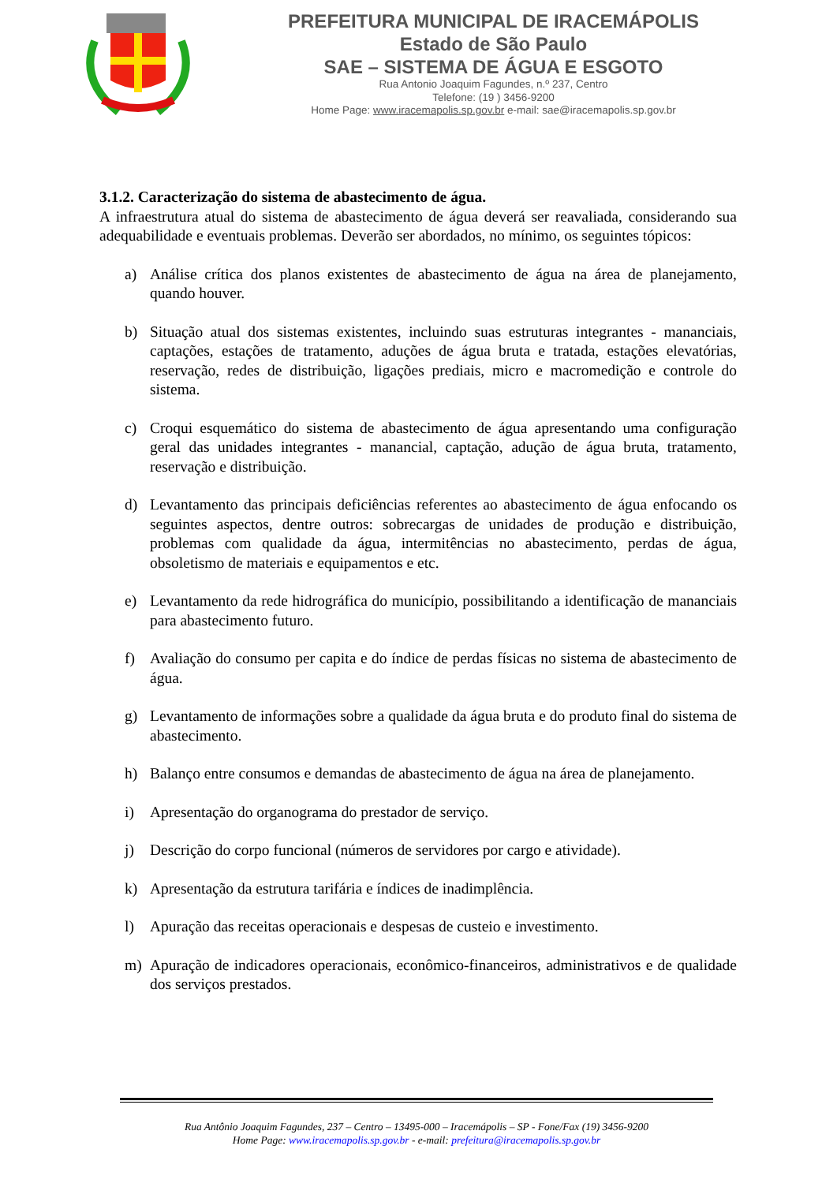PREFEITURA MUNICIPAL DE IRACEMÁPOLIS
Estado de São Paulo
SAE – SISTEMA DE ÁGUA E ESGOTO
Rua Antonio Joaquim Fagundes, n.º 237, Centro
Telefone: (19 ) 3456-9200
Home Page: www.iracemapolis.sp.gov.br e-mail: sae@iracemapolis.sp.gov.br
3.1.2. Caracterização do sistema de abastecimento de água.
A infraestrutura atual do sistema de abastecimento de água deverá ser reavaliada, considerando sua adequabilidade e eventuais problemas. Deverão ser abordados, no mínimo, os seguintes tópicos:
a) Análise crítica dos planos existentes de abastecimento de água na área de planejamento, quando houver.
b) Situação atual dos sistemas existentes, incluindo suas estruturas integrantes - mananciais, captações, estações de tratamento, aduções de água bruta e tratada, estações elevatórias, reservação, redes de distribuição, ligações prediais, micro e macromedição e controle do sistema.
c) Croqui esquemático do sistema de abastecimento de água apresentando uma configuração geral das unidades integrantes - manancial, captação, adução de água bruta, tratamento, reservação e distribuição.
d) Levantamento das principais deficiências referentes ao abastecimento de água enfocando os seguintes aspectos, dentre outros: sobrecargas de unidades de produção e distribuição, problemas com qualidade da água, intermitências no abastecimento, perdas de água, obsoletismo de materiais e equipamentos e etc.
e) Levantamento da rede hidrográfica do município, possibilitando a identificação de mananciais para abastecimento futuro.
f) Avaliação do consumo per capita e do índice de perdas físicas no sistema de abastecimento de água.
g) Levantamento de informações sobre a qualidade da água bruta e do produto final do sistema de abastecimento.
h) Balanço entre consumos e demandas de abastecimento de água na área de planejamento.
i) Apresentação do organograma do prestador de serviço.
j) Descrição do corpo funcional (números de servidores por cargo e atividade).
k) Apresentação da estrutura tarifária e índices de inadimplência.
l) Apuração das receitas operacionais e despesas de custeio e investimento.
m) Apuração de indicadores operacionais, econômico-financeiros, administrativos e de qualidade dos serviços prestados.
Rua Antônio Joaquim Fagundes, 237 – Centro – 13495-000 – Iracemápolis – SP - Fone/Fax (19) 3456-9200
Home Page: www.iracemapolis.sp.gov.br - e-mail: prefeitura@iracemapolis.sp.gov.br